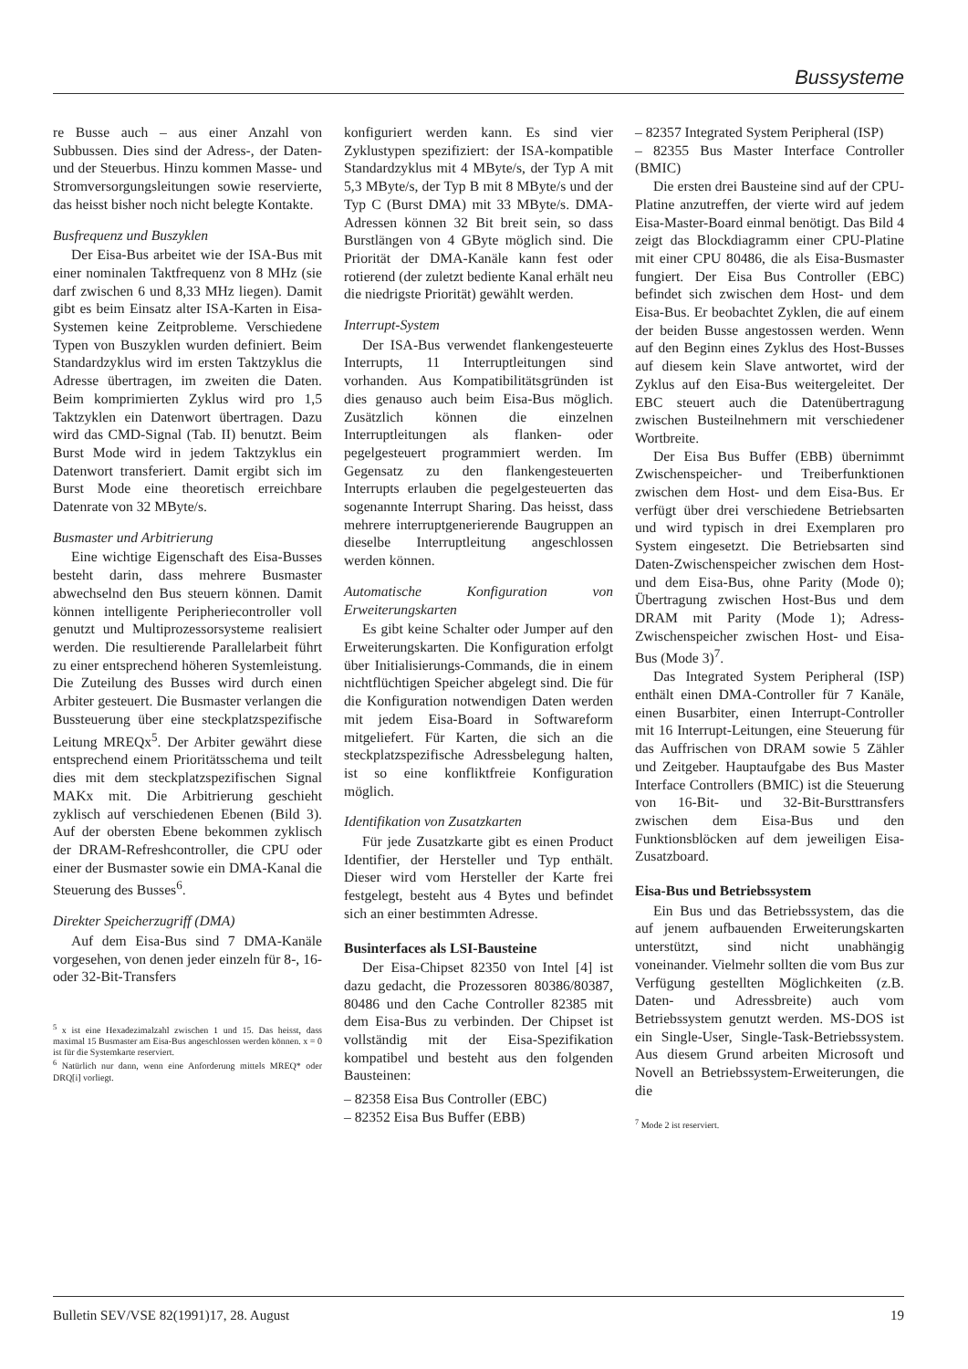Bussysteme
re Busse auch – aus einer Anzahl von Subbussen. Dies sind der Adress-, der Daten- und der Steuerbus. Hinzu kommen Masse- und Stromversorgungsleitungen sowie reservierte, das heisst bisher noch nicht belegte Kontakte.
Busfrequenz und Buszyklen
Der Eisa-Bus arbeitet wie der ISA-Bus mit einer nominalen Taktfrequenz von 8 MHz (sie darf zwischen 6 und 8,33 MHz liegen). Damit gibt es beim Einsatz alter ISA-Karten in Eisa-Systemen keine Zeitprobleme. Verschiedene Typen von Buszyklen wurden definiert. Beim Standardzyklus wird im ersten Taktzyklus die Adresse übertragen, im zweiten die Daten. Beim komprimierten Zyklus wird pro 1,5 Taktzyklen ein Datenwort übertragen. Dazu wird das CMD-Signal (Tab. II) benutzt. Beim Burst Mode wird in jedem Taktzyklus ein Datenwort transferiert. Damit ergibt sich im Burst Mode eine theoretisch erreichbare Datenrate von 32 MByte/s.
Busmaster und Arbitrierung
Eine wichtige Eigenschaft des Eisa-Busses besteht darin, dass mehrere Busmaster abwechselnd den Bus steuern können. Damit können intelligente Peripheriecontroller voll genutzt und Multiprozessorsysteme realisiert werden. Die resultierende Parallelarbeit führt zu einer entsprechend höheren Systemleistung. Die Zuteilung des Busses wird durch einen Arbiter gesteuert. Die Busmaster verlangen die Bussteuerung über eine steckplatzspezifische Leitung MREQx<sup>5</sup>. Der Arbiter gewährt diese entsprechend einem Prioritätsschema und teilt dies mit dem steckplatzspezifischen Signal MAKx mit. Die Arbitrierung geschieht zyklisch auf verschiedenen Ebenen (Bild 3). Auf der obersten Ebene bekommen zyklisch der DRAM-Refreshcontroller, die CPU oder einer der Busmaster sowie ein DMA-Kanal die Steuerung des Busses<sup>6</sup>.
Direkter Speicherzugriff (DMA)
Auf dem Eisa-Bus sind 7 DMA-Kanäle vorgesehen, von denen jeder einzeln für 8-, 16- oder 32-Bit-Transfers
<sup>5</sup> x ist eine Hexadezimalzahl zwischen 1 und 15. Das heisst, dass maximal 15 Busmaster am Eisa-Bus angeschlossen werden können. x = 0 ist für die Systemkarte reserviert.
<sup>6</sup> Natürlich nur dann, wenn eine Anforderung mittels MREQ* oder DRQ[i] vorliegt.
konfiguriert werden kann. Es sind vier Zyklustypen spezifiziert: der ISA-kompatible Standardzyklus mit 4 MByte/s, der Typ A mit 5,3 MByte/s, der Typ B mit 8 MByte/s und der Typ C (Burst DMA) mit 33 MByte/s. DMA-Adressen können 32 Bit breit sein, so dass Burstlängen von 4 GByte möglich sind. Die Priorität der DMA-Kanäle kann fest oder rotierend (der zuletzt bediente Kanal erhält neu die niedrigste Priorität) gewählt werden.
Interrupt-System
Der ISA-Bus verwendet flankengesteuerte Interrupts, 11 Interruptleitungen sind vorhanden. Aus Kompatibilitätsgründen ist dies genauso auch beim Eisa-Bus möglich. Zusätzlich können die einzelnen Interruptleitungen als flanken- oder pegelgesteuert programmiert werden. Im Gegensatz zu den flankengesteuerten Interrupts erlauben die pegelgesteuerten das sogenannte Interrupt Sharing. Das heisst, dass mehrere interruptgenerierende Baugruppen an dieselbe Interruptleitung angeschlossen werden können.
Automatische Konfiguration von Erweiterungskarten
Es gibt keine Schalter oder Jumper auf den Erweiterungskarten. Die Konfiguration erfolgt über Initialisierungs-Commands, die in einem nichtflüchtigen Speicher abgelegt sind. Die für die Konfiguration notwendigen Daten werden mit jedem Eisa-Board in Softwareform mitgeliefert. Für Karten, die sich an die steckplatzspezifische Adressbelegung halten, ist so eine konfliktfreie Konfiguration möglich.
Identifikation von Zusatzkarten
Für jede Zusatzkarte gibt es einen Product Identifier, der Hersteller und Typ enthält. Dieser wird vom Hersteller der Karte frei festgelegt, besteht aus 4 Bytes und befindet sich an einer bestimmten Adresse.
Businterfaces als LSI-Bausteine
Der Eisa-Chipset 82350 von Intel [4] ist dazu gedacht, die Prozessoren 80386/80387, 80486 und den Cache Controller 82385 mit dem Eisa-Bus zu verbinden. Der Chipset ist vollständig mit der Eisa-Spezifikation kompatibel und besteht aus den folgenden Bausteinen:
– 82358 Eisa Bus Controller (EBC)
– 82352 Eisa Bus Buffer (EBB)
– 82357 Integrated System Peripheral (ISP)
– 82355 Bus Master Interface Controller (BMIC)
Die ersten drei Bausteine sind auf der CPU-Platine anzutreffen, der vierte wird auf jedem Eisa-Master-Board einmal benötigt. Das Bild 4 zeigt das Blockdiagramm einer CPU-Platine mit einer CPU 80486, die als Eisa-Busmaster fungiert. Der Eisa Bus Controller (EBC) befindet sich zwischen dem Host- und dem Eisa-Bus. Er beobachtet Zyklen, die auf einem der beiden Busse angestossen werden. Wenn auf den Beginn eines Zyklus des Host-Busses auf diesem kein Slave antwortet, wird der Zyklus auf den Eisa-Bus weitergeleitet. Der EBC steuert auch die Datenübertragung zwischen Busteilnehmern mit verschiedener Wortbreite.
Der Eisa Bus Buffer (EBB) übernimmt Zwischenspeicher- und Treiberfunktionen zwischen dem Host- und dem Eisa-Bus. Er verfügt über drei verschiedene Betriebsarten und wird typisch in drei Exemplaren pro System eingesetzt. Die Betriebsarten sind Daten-Zwischenspeicher zwischen dem Host- und dem Eisa-Bus, ohne Parity (Mode 0); Übertragung zwischen Host-Bus und dem DRAM mit Parity (Mode 1); Adress-Zwischenspeicher zwischen Host- und Eisa-Bus (Mode 3)<sup>7</sup>.
Das Integrated System Peripheral (ISP) enthält einen DMA-Controller für 7 Kanäle, einen Busarbiter, einen Interrupt-Controller mit 16 Interrupt-Leitungen, eine Steuerung für das Auffrischen von DRAM sowie 5 Zähler und Zeitgeber. Hauptaufgabe des Bus Master Interface Controllers (BMIC) ist die Steuerung von 16-Bit- und 32-Bit-Bursttransfers zwischen dem Eisa-Bus und den Funktionsblöcken auf dem jeweiligen Eisa-Zusatzboard.
Eisa-Bus und Betriebssystem
Ein Bus und das Betriebssystem, das die auf jenem aufbauenden Erweiterungskarten unterstützt, sind nicht unabhängig voneinander. Vielmehr sollten die vom Bus zur Verfügung gestellten Möglichkeiten (z.B. Daten- und Adressbreite) auch vom Betriebssystem genutzt werden. MS-DOS ist ein Single-User, Single-Task-Betriebssystem. Aus diesem Grund arbeiten Microsoft und Novell an Betriebssystem-Erweiterungen, die die
<sup>7</sup> Mode 2 ist reserviert.
Bulletin SEV/VSE 82(1991)17, 28. August 19